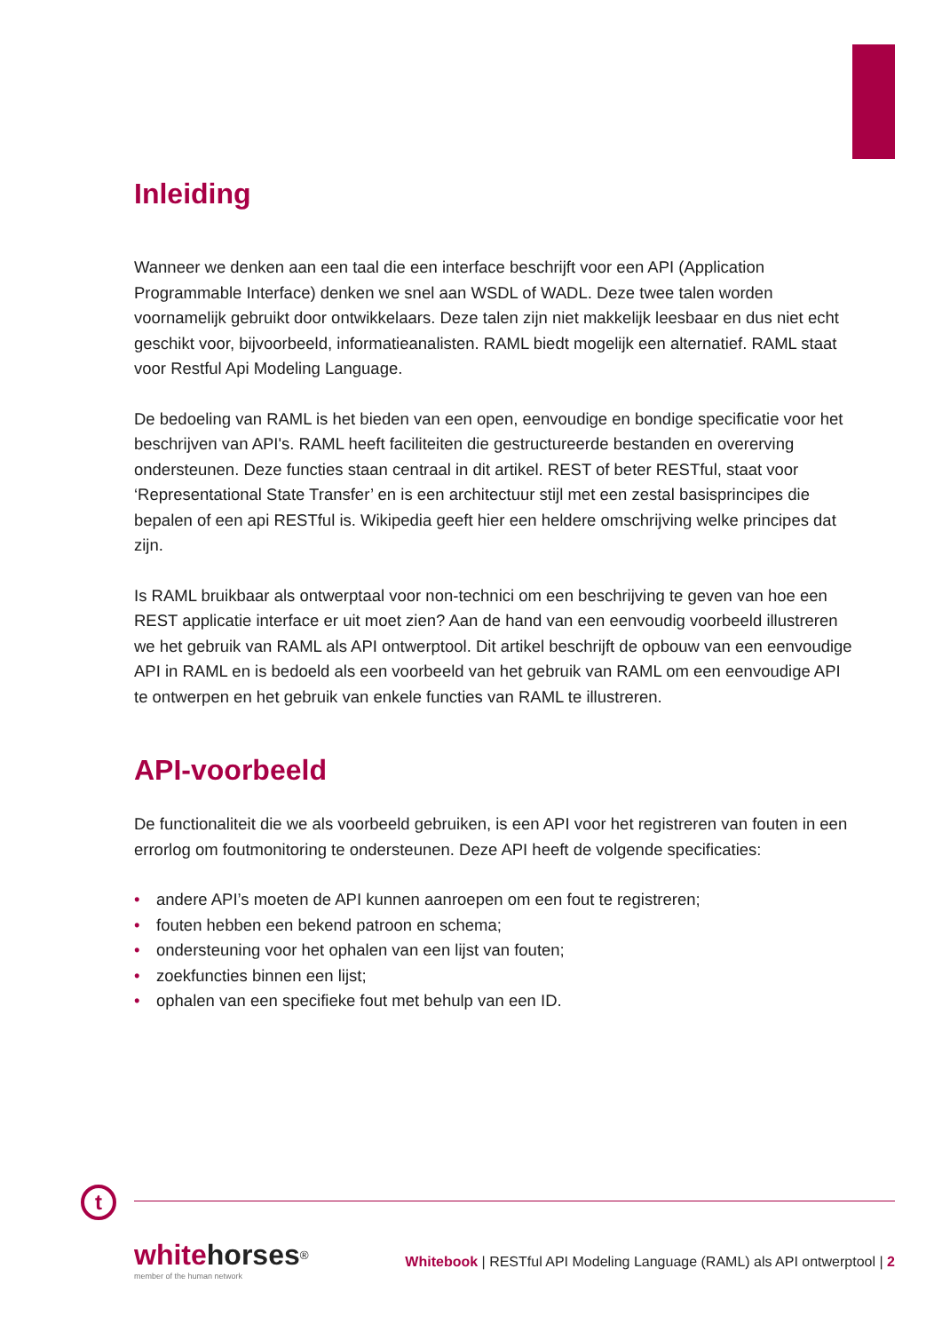Inleiding
Wanneer we denken aan een taal die een interface beschrijft voor een API (Application Programmable Interface) denken we snel aan WSDL of WADL. Deze twee talen worden voornamelijk gebruikt door ontwikkelaars. Deze talen zijn niet makkelijk leesbaar en dus niet echt geschikt voor, bijvoorbeeld, informatieanalisten. RAML biedt mogelijk een alternatief. RAML staat voor Restful Api Modeling Language.
De bedoeling van RAML is het bieden van een open, eenvoudige en bondige specificatie voor het beschrijven van API's. RAML heeft faciliteiten die gestructureerde bestanden en overerving ondersteunen. Deze functies staan centraal in dit artikel. REST of beter RESTful, staat voor ‘Representational State Transfer’ en is een architectuur stijl met een zestal basisprincipes die bepalen of een api RESTful is. Wikipedia geeft hier een heldere omschrijving welke principes dat zijn.
Is RAML bruikbaar als ontwerptaal voor non-technici om een beschrijving te geven van hoe een REST applicatie interface er uit moet zien? Aan de hand van een eenvoudig voorbeeld illustreren we het gebruik van RAML als API ontwerptool. Dit artikel beschrijft de opbouw van een eenvoudige API in RAML en is bedoeld als een voorbeeld van het gebruik van RAML om een eenvoudige API te ontwerpen en het gebruik van enkele functies van RAML te illustreren.
API-voorbeeld
De functionaliteit die we als voorbeeld gebruiken, is een API voor het registreren van fouten in een errorlog om foutmonitoring te ondersteunen. Deze API heeft de volgende specificaties:
• andere API’s moeten de API kunnen aanroepen om een fout te registreren;
• fouten hebben een bekend patroon en schema;
• ondersteuning voor het ophalen van een lijst van fouten;
• zoekfuncties binnen een lijst;
• ophalen van een specifieke fout met behulp van een ID.
t
whitehorses<sup>®</sup>
member of the human network
Whitebook | RESTful API Modeling Language (RAML) als API ontwerptool | 2